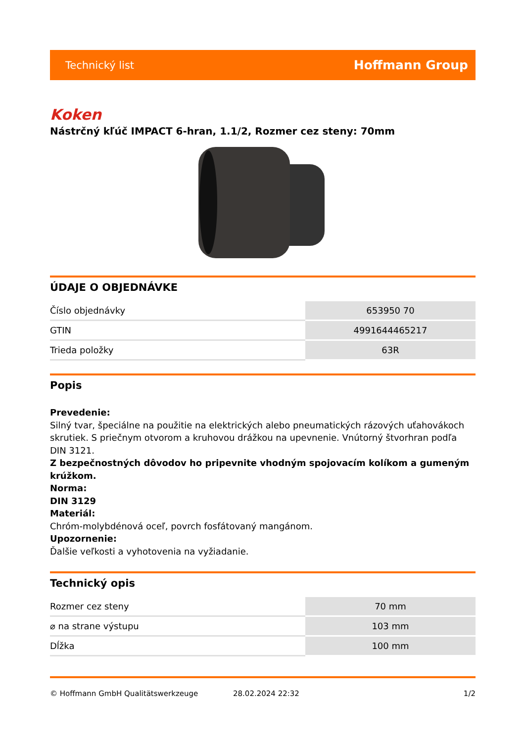Technický list Hoffmann Group
Koken
Nástrčný kľúč IMPACT 6-hran, 1.1/2, Rozmer cez steny: 70mm
ÚDAJE O OBJEDNÁVKE
| Číslo objednávky | 653950 70 |
| GTIN | 4991644465217 |
| Trieda položky | 63R |
Popis
Prevedenie:
Silný tvar, špeciálne na použitie na elektrických alebo pneumatických rázových uťahovákoch skrutiek. S priečnym otvorom a kruhovou drážkou na upevnenie. Vnútorný štvorhran podľa DIN 3121.
Z bezpečnostných dôvodov ho pripevnite vhodným spojovacím kolíkom a gumeným krúžkom.
Norma:
DIN 3129
Materiál:
Chróm-molybdénová oceľ, povrch fosfátovaný mangánom.
Upozornenie:
Ďalšie veľkosti a vyhotovenia na vyžiadanie.
Technický opis
| Rozmer cez steny | 70 mm |
| ⌀ na strane výstupu | 103 mm |
| Dĺžka | 100 mm |
© Hoffmann GmbH Qualitätswerkzeuge 28.02.2024 22:32 1/2